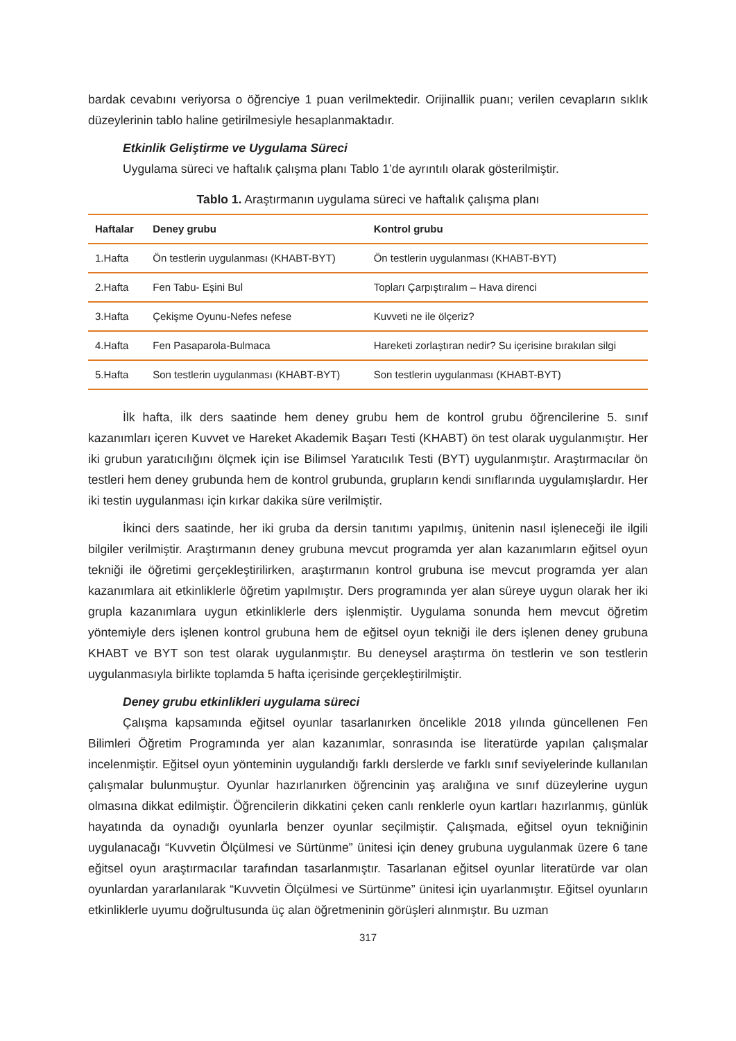bardak cevabını veriyorsa o öğrenciye 1 puan verilmektedir. Orijinallik puanı; verilen cevapların sıklık düzeylerinin tablo haline getirilmesiyle hesaplanmaktadır.
Etkinlik Geliştirme ve Uygulama Süreci
Uygulama süreci ve haftalık çalışma planı Tablo 1’de ayrıntılı olarak gösterilmiştir.
Tablo 1. Araştırmanın uygulama süreci ve haftalık çalışma planı
| Haftalar | Deney grubu | Kontrol grubu |
| --- | --- | --- |
| 1.Hafta | Ön testlerin uygulanması (KHABT-BYT) | Ön testlerin uygulanması (KHABT-BYT) |
| 2.Hafta | Fen Tabu- Eşini Bul | Topları Çarpıştıralım – Hava direnci |
| 3.Hafta | Çekişme Oyunu-Nefes nefese | Kuvveti ne ile ölçeriz? |
| 4.Hafta | Fen Pasaparola-Bulmaca | Hareketi zorlaştıran nedir? Su içerisine bırakılan silgi |
| 5.Hafta | Son testlerin uygulanması (KHABT-BYT) | Son testlerin uygulanması (KHABT-BYT) |
İlk hafta, ilk ders saatinde hem deney grubu hem de kontrol grubu öğrencilerine 5. sınıf kazanımları içeren Kuvvet ve Hareket Akademik Başarı Testi (KHABT) ön test olarak uygulanmıştır. Her iki grubun yaratıcılığını ölçmek için ise Bilimsel Yaratıcılık Testi (BYT) uygulanmıştır. Araştırmacılar ön testleri hem deney grubunda hem de kontrol grubunda, grupların kendi sınıflarında uygulamışlardır. Her iki testin uygulanması için kırkar dakika süre verilmiştir.
İkinci ders saatinde, her iki gruba da dersin tanıtımı yapılmış, ünitenin nasıl işleneceği ile ilgili bilgiler verilmiştir. Araştırmanın deney grubuna mevcut programda yer alan kazanımların eğitsel oyun tekniği ile öğretimi gerçekleştirilirken, araştırmanın kontrol grubuna ise mevcut programda yer alan kazanımlara ait etkinliklerle öğretim yapılmıştır. Ders programında yer alan süreye uygun olarak her iki grupla kazanımlara uygun etkinliklerle ders işlenmiştir. Uygulama sonunda hem mevcut öğretim yöntemiyle ders işlenen kontrol grubuna hem de eğitsel oyun tekniği ile ders işlenen deney grubuna KHABT ve BYT son test olarak uygulanmıştır. Bu deneysel araştırma ön testlerin ve son testlerin uygulanmasıyla birlikte toplamda 5 hafta içerisinde gerçekleştirilmiştir.
Deney grubu etkinlikleri uygulama süreci
Çalışma kapsamında eğitsel oyunlar tasarlanırken öncelikle 2018 yılında güncellenen Fen Bilimleri Öğretim Programında yer alan kazanımlar, sonrasında ise literatürde yapılan çalışmalar incelenmiştir. Eğitsel oyun yönteminin uygulandığı farklı derslerde ve farklı sınıf seviyelerinde kullanılan çalışmalar bulunmuştur. Oyunlar hazırlanırken öğrencinin yaş aralığına ve sınıf düzeylerine uygun olmasına dikkat edilmiştir. Öğrencilerin dikkatini çeken canlı renklerle oyun kartları hazırlanmış, günlük hayatında da oynadığı oyunlarla benzer oyunlar seçilmiştir. Çalışmada, eğitsel oyun tekniğinin uygulanacağı “Kuvvetin Ölçülmesi ve Sürtünme” ünitesi için deney grubuna uygulanmak üzere 6 tane eğitsel oyun araştırmacılar tarafından tasarlanmıştır. Tasarlanan eğitsel oyunlar literatürde var olan oyunlardan yararlanılarak “Kuvvetin Ölçülmesi ve Sürtünme” ünitesi için uyarlanmıştır. Eğitsel oyunların etkinliklerle uyumu doğrultusunda üç alan öğretmeninin görüşleri alınmıştır. Bu uzman
317